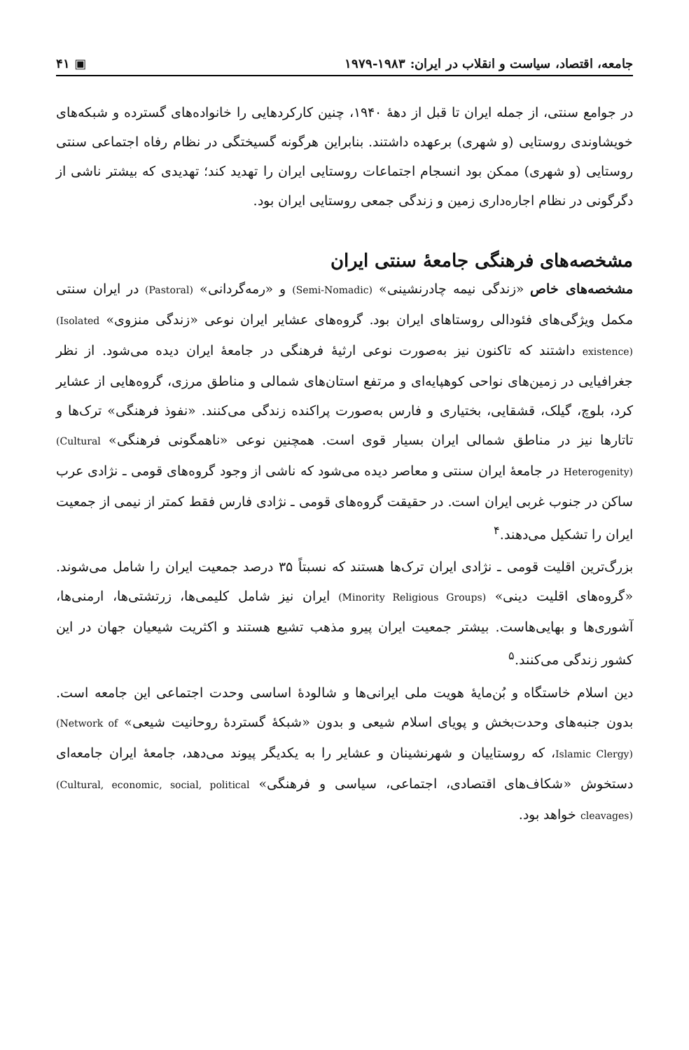جامعه، اقتصاد، سیاست و انقلاب در ایران: ۱۹۸۳-۱۹۷۹ ▣ ۴۱
در جوامع سنتی، از جمله ایران تا قبل از دههٔ ۱۹۴۰، چنین کارکردهایی را خانواده‌های گسترده و شبکه‌های خویشاوندی روستایی (و شهری) برعهده داشتند. بنابراین هرگونه گسیختگی در نظام رفاه اجتماعی سنتی روستایی (و شهری) ممکن بود انسجام اجتماعات روستایی ایران را تهدید کند؛ تهدیدی که بیشتر ناشی از دگرگونی در نظام اجاره‌داری زمین و زندگی جمعی روستایی ایران بود.
مشخصه‌های فرهنگی جامعهٔ سنتی ایران
مشخصه‌های خاص «زندگی نیمه چادرنشینی» (Semi-Nomadic) و «رمه‌گردانی» (Pastoral) در ایران سنتی مکمل ویژگی‌های فئودالی روستاهای ایران بود. گروه‌های عشایر ایران نوعی «زندگی منزوی» (Isolated existence) داشتند که تاکنون نیز به‌صورت نوعی ارثیهٔ فرهنگی در جامعهٔ ایران دیده می‌شود. از نظر جغرافیایی در زمین‌های نواحی کوهپایه‌ای و مرتفع استان‌های شمالی و مناطق مرزی، گروه‌هایی از عشایر کرد، بلوچ، گیلک، قشقایی، بختیاری و فارس به‌صورت پراکنده زندگی می‌کنند. «نفوذ فرهنگی» ترک‌ها و تاتارها نیز در مناطق شمالی ایران بسیار قوی است. همچنین نوعی «ناهمگونی فرهنگی» (Cultural Heterogenity) در جامعهٔ ایران سنتی و معاصر دیده می‌شود که ناشی از وجود گروه‌های قومی ـ نژادی عرب ساکن در جنوب غربی ایران است. در حقیقت گروه‌های قومی ـ نژادی فارس فقط کمتر از نیمی از جمعیت ایران را تشکیل می‌دهند.<sup>۴</sup>
بزرگ‌ترین اقلیت قومی ـ نژادی ایران ترک‌ها هستند که نسبتاً ۳۵ درصد جمعیت ایران را شامل می‌شوند. «گروه‌های اقلیت دینی» (Minority Religious Groups) ایران نیز شامل کلیمی‌ها، زرتشتی‌ها، ارمنی‌ها، آشوری‌ها و بهایی‌هاست. بیشتر جمعیت ایران پیرو مذهب تشیع هستند و اکثریت شیعیان جهان در این کشور زندگی می‌کنند.<sup>۵</sup>
دین اسلام خاستگاه و بُن‌مایهٔ هویت ملی ایرانی‌ها و شالودهٔ اساسی وحدت اجتماعی این جامعه است. بدون جنبه‌های وحدت‌بخش و پویای اسلام شیعی و بدون «شبکهٔ گستردهٔ روحانیت شیعی» (Network of Islamic Clergy)، که روستاییان و شهرنشینان و عشایر را به یکدیگر پیوند می‌دهد، جامعهٔ ایران جامعه‌ای دستخوش «شکاف‌های اقتصادی، اجتماعی، سیاسی و فرهنگی» (Cultural, economic, social, political cleavages) خواهد بود.